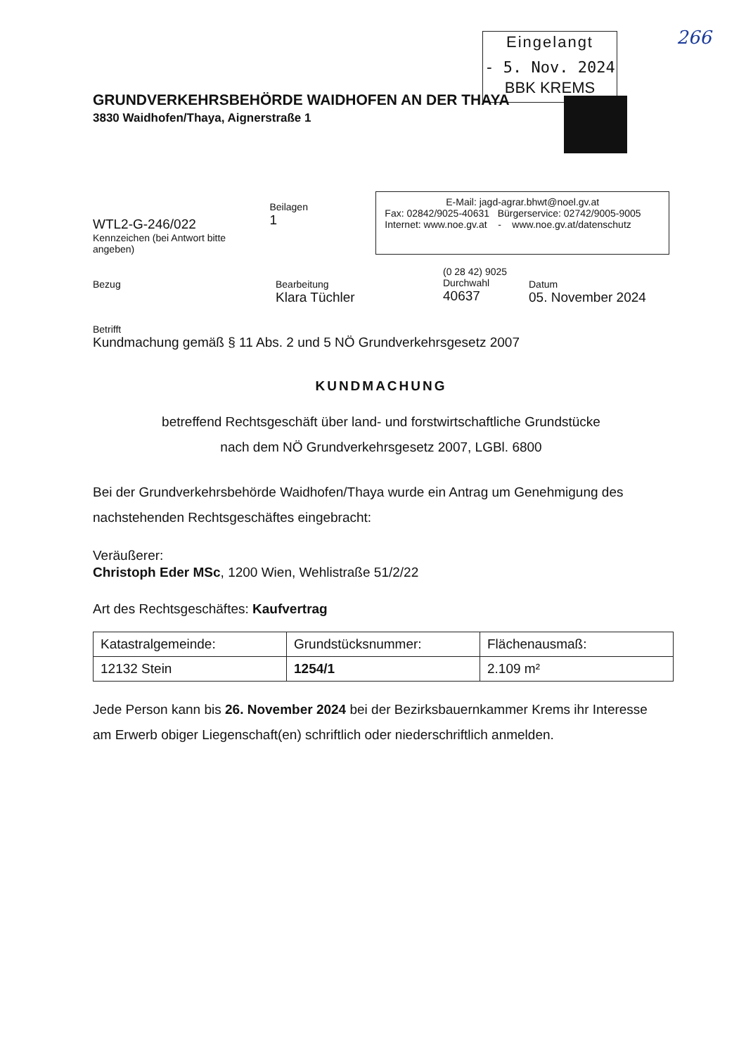Eingelangt
- 5. Nov. 2024
BBK KREMS
266
GRUNDVERKEHRSBEHÖRDE WAIDHOFEN AN DER THAYA
3830 Waidhofen/Thaya, Aignerstraße 1
WTL2-G-246/022
Kennzeichen (bei Antwort bitte angeben)
Beilagen
1
E-Mail: jagd-agrar.bhwt@noel.gv.at
Fax: 02842/9025-40631 Bürgerservice: 02742/9005-9005
Internet: www.noe.gv.at - www.noe.gv.at/datenschutz
Bezug Bearbeitung
Klara Tüchler
(0 28 42) 9025
Durchwahl
40637
Datum
05. November 2024
Betrifft
Kundmachung gemäß § 11 Abs. 2 und 5 NÖ Grundverkehrsgesetz 2007
KUNDMACHUNG
betreffend Rechtsgeschäft über land- und forstwirtschaftliche Grundstücke
nach dem NÖ Grundverkehrsgesetz 2007, LGBl. 6800
Bei der Grundverkehrsbehörde Waidhofen/Thaya wurde ein Antrag um Genehmigung des nachstehenden Rechtsgeschäftes eingebracht:
Veräußerer:
Christoph Eder MSc, 1200 Wien, Wehlistraße 51/2/22
Art des Rechtsgeschäftes: Kaufvertrag
| Katastralgemeinde: | Grundstücksnummer: | Flächenausmaß: |
| 12132 Stein | 1254/1 | 2.109 m² |
Jede Person kann bis 26. November 2024 bei der Bezirksbauernkammer Krems ihr Interesse am Erwerb obiger Liegenschaft(en) schriftlich oder niederschriftlich anmelden.